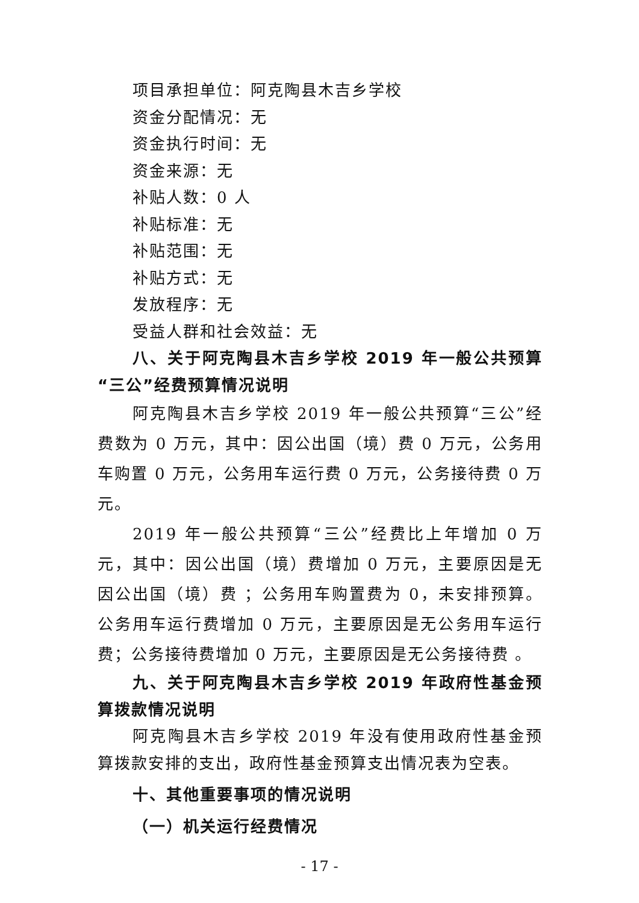项目承担单位：阿克陶县木吉乡学校
资金分配情况：无
资金执行时间：无
资金来源：无
补贴人数：0 人
补贴标准：无
补贴范围：无
补贴方式：无
发放程序：无
受益人群和社会效益：无
八、关于阿克陶县木吉乡学校 2019 年一般公共预算“三公”经费预算情况说明
阿克陶县木吉乡学校 2019 年一般公共预算“三公”经费数为 0 万元，其中：因公出国（境）费 0 万元，公务用车购置 0 万元，公务用车运行费 0 万元，公务接待费 0 万元。
2019 年一般公共预算“三公”经费比上年增加 0 万元，其中：因公出国（境）费增加 0 万元，主要原因是无因公出国（境）费 ；公务用车购置费为 0，未安排预算。公务用车运行费增加 0 万元，主要原因是无公务用车运行费；公务接待费增加 0 万元，主要原因是无公务接待费 。
九、关于阿克陶县木吉乡学校 2019 年政府性基金预算拨款情况说明
阿克陶县木吉乡学校 2019 年没有使用政府性基金预算拨款安排的支出，政府性基金预算支出情况表为空表。
十、其他重要事项的情况说明
（一）机关运行经费情况
- 17 -